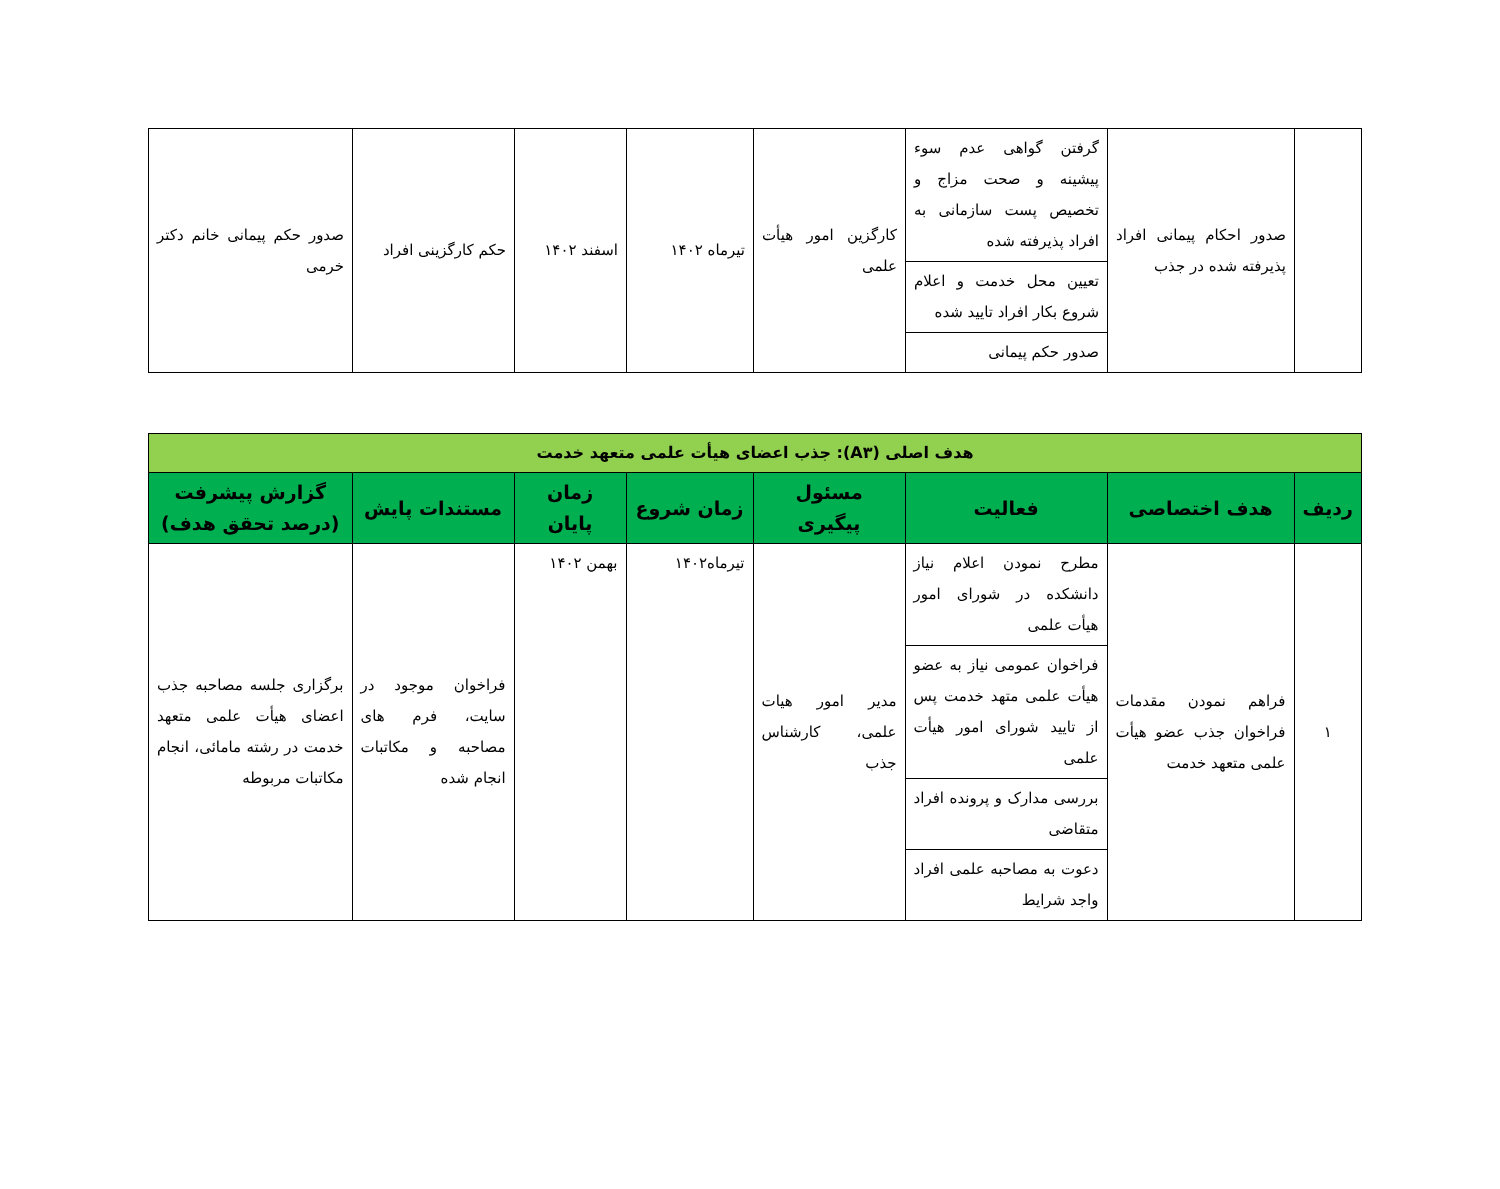| | صدور احکام پیمانی افراد پذیرفته شده در جذب | گرفتن گواهی عدم سوء پیشینه و صحت مزاج و تخصیص پست سازمانی به افراد پذیرفته شده | کارگزین امور هیأت علمی | تیرماه ۱۴۰۲ | اسفند ۱۴۰۲ | حکم کارگزینی افراد | صدور حکم پیمانی خانم دکتر خرمی |
| | | تعیین محل خدمت و اعلام شروع بکار افراد تایید شده | | | | | |
| | | صدور حکم پیمانی | | | | | |
| هدف اصلی (A۳): جذب اعضای هیأت علمی متعهد خدمت | | | | | | | |
| ردیف | هدف اختصاصی | فعالیت | مسئول پیگیری | زمان شروع | زمان پایان | مستندات پایش | گزارش پیشرفت (درصد تحقق هدف) |
| ۱ | فراهم نمودن مقدمات فراخوان جذب عضو هیأت علمی متعهد خدمت | مطرح نمودن اعلام نیاز دانشکده در شورای امور هیأت علمی | مدیر امور هیات علمی، کارشناس جذب | تیرماه۱۴۰۲ | بهمن ۱۴۰۲ | فراخوان موجود در سایت، فرم های مصاحبه و مکاتبات انجام شده | برگزاری جلسه مصاحبه جذب اعضای هیأت علمی متعهد خدمت در رشته مامائی، انجام مکاتبات مربوطه |
| | | فراخوان عمومی نیاز به عضو هیأت علمی متهد خدمت پس از تایید شورای امور هیأت علمی | | | | | |
| | | بررسی مدارک و پرونده افراد متقاضی | | | | | |
| | | دعوت به مصاحبه علمی افراد واجد شرایط | | | | | |